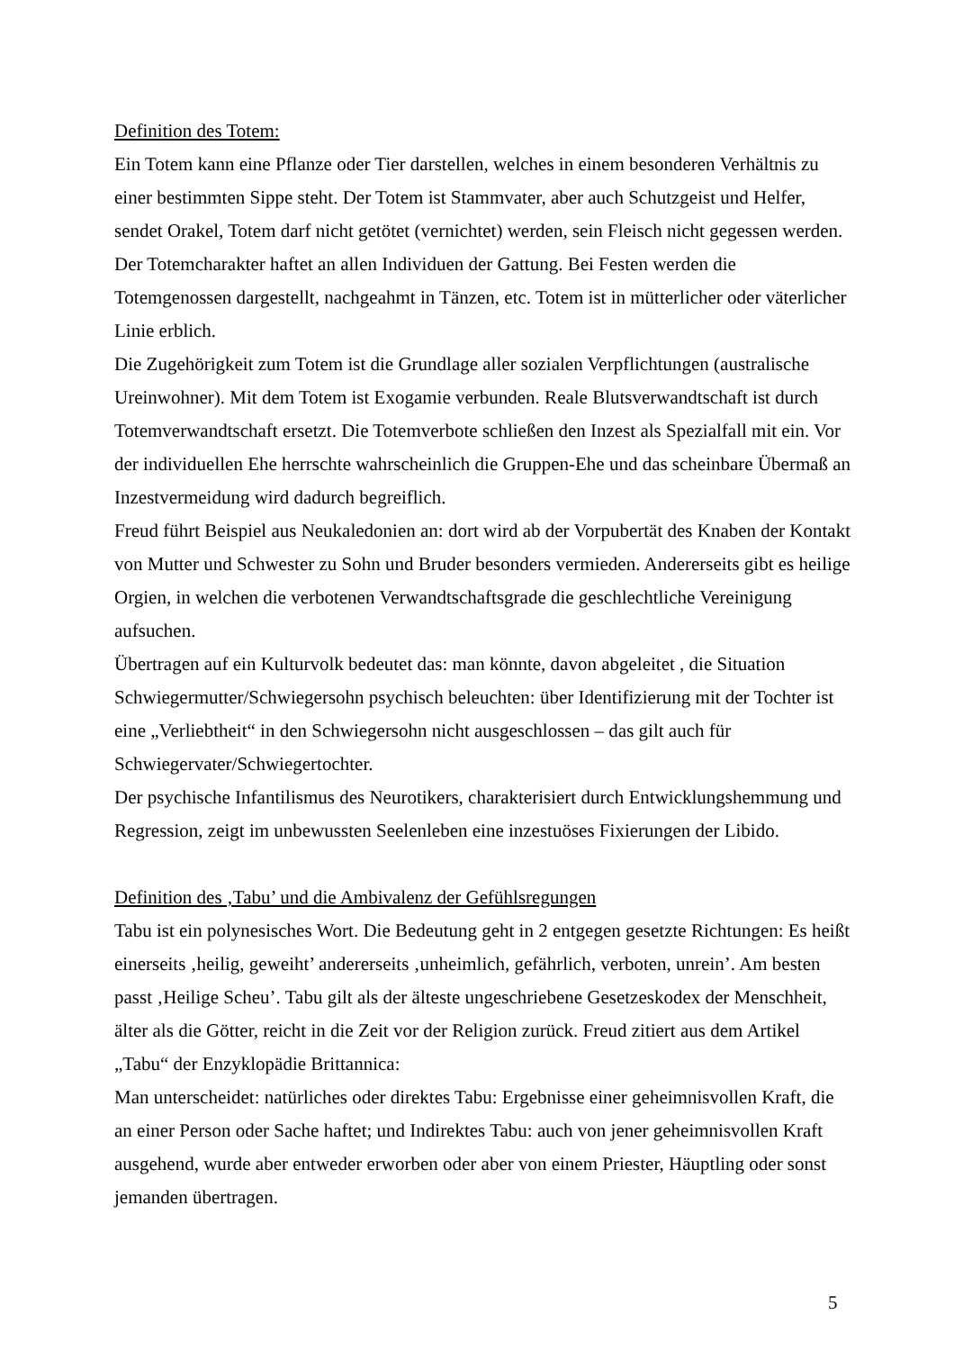Definition des Totem:
Ein Totem kann eine Pflanze oder Tier darstellen, welches in einem besonderen Verhältnis zu einer bestimmten Sippe steht. Der Totem ist Stammvater, aber auch Schutzgeist und Helfer, sendet Orakel, Totem darf nicht getötet (vernichtet) werden, sein Fleisch nicht gegessen werden. Der Totemcharakter haftet an allen Individuen der Gattung. Bei Festen werden die Totemgenossen dargestellt, nachgeahmt in Tänzen, etc. Totem ist in mütterlicher oder väterlicher Linie erblich.
Die Zugehörigkeit zum Totem ist die Grundlage aller sozialen Verpflichtungen (australische Ureinwohner). Mit dem Totem ist Exogamie verbunden. Reale Blutsverwandtschaft ist durch Totemverwandtschaft ersetzt. Die Totemverbote schließen den Inzest als Spezialfall mit ein. Vor der individuellen Ehe herrschte wahrscheinlich die Gruppen-Ehe und das scheinbare Übermaß an Inzestvermeidung wird dadurch begreiflich.
Freud führt Beispiel aus Neukaledonien an: dort wird ab der Vorpubertät des Knaben der Kontakt von Mutter und Schwester zu Sohn und Bruder besonders vermieden. Andererseits gibt es heilige Orgien, in welchen die verbotenen Verwandtschaftsgrade die geschlechtliche Vereinigung aufsuchen.
Übertragen auf ein Kulturvolk bedeutet das: man könnte, davon abgeleitet , die Situation Schwiegermutter/Schwiegersohn psychisch beleuchten: über Identifizierung mit der Tochter ist eine „Verliebtheit“ in den Schwiegersohn nicht ausgeschlossen – das gilt auch für Schwiegervater/Schwiegertochter.
Der psychische Infantilismus des Neurotikers, charakterisiert durch Entwicklungshemmung und Regression, zeigt im unbewussten Seelenleben eine inzestuöses Fixierungen der Libido.
Definition des ‚Tabu’ und die Ambivalenz der Gefühlsregungen
Tabu ist ein polynesisches Wort. Die Bedeutung geht in 2 entgegen gesetzte Richtungen: Es heißt einerseits ‚heilig, geweiht’ andererseits ‚unheimlich, gefährlich, verboten, unrein’. Am besten passt ‚Heilige Scheu’. Tabu gilt als der älteste ungeschriebene Gesetzeskodex der Menschheit, älter als die Götter, reicht in die Zeit vor der Religion zurück. Freud zitiert aus dem Artikel „Tabu“ der Enzyklopädie Brittannica:
Man unterscheidet: natürliches oder direktes Tabu: Ergebnisse einer geheimnisvollen Kraft, die an einer Person oder Sache haftet; und Indirektes Tabu: auch von jener geheimnisvollen Kraft ausgehend, wurde aber entweder erworben oder aber von einem Priester, Häuptling oder sonst jemanden übertragen.
5